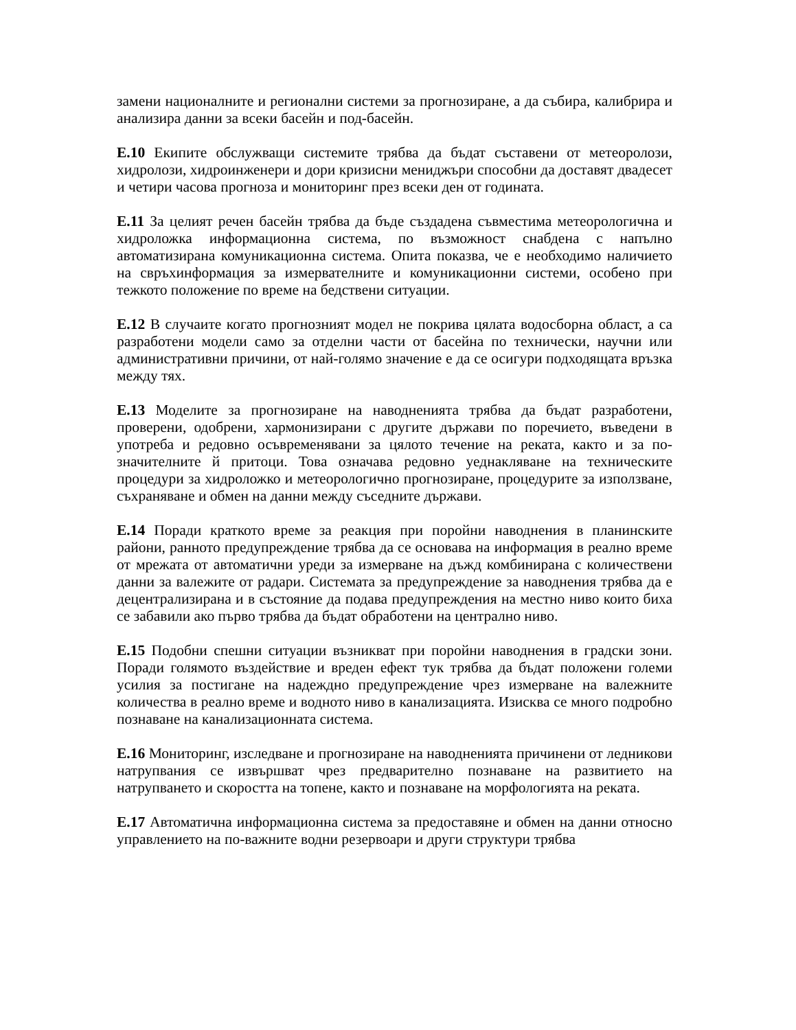замени националните и регионални системи за прогнозиране, а да събира, калибрира и анализира данни за всеки басейн и под-басейн.
E.10 Екипите обслужващи системите трябва да бъдат съставени от метеоролози, хидролози, хидроинженери и дори кризисни мениджъри способни да доставят двадесет и четири часова прогноза и мониторинг през всеки ден от годината.
E.11 За целият речен басейн трябва да бъде създадена съвместима метеорологична и хидроложка информационна система, по възможност снабдена с напълно автоматизирана комуникационна система. Опита показва, че е необходимо наличието на свръхинформация за измервателните и комуникационни системи, особено при тежкото положение по време на бедствени ситуации.
E.12 В случаите когато прогнозният модел не покрива цялата водосборна област, а са разработени модели само за отделни части от басейна по технически, научни или административни причини, от най-голямо значение е да се осигури подходящата връзка между тях.
E.13 Моделите за прогнозиране на наводненията трябва да бъдат разработени, проверени, одобрени, хармонизирани с другите държави по поречието, въведени в употреба и редовно осъвременявани за цялото течение на реката, както и за по-значителните й притоци. Това означава редовно уеднакляване на техническите процедури за хидроложко и метеорологично прогнозиране, процедурите за използване, съхраняване и обмен на данни между съседните държави.
E.14 Поради краткото време за реакция при поройни наводнения в планинските райони, ранното предупреждение трябва да се основава на информация в реално време от мрежата от автоматични уреди за измерване на дъжд комбинирана с количествени данни за валежите от радари. Системата за предупреждение за наводнения трябва да е децентрализирана и в състояние да подава предупреждения на местно ниво които биха се забавили ако първо трябва да бъдат обработени на централно ниво.
E.15 Подобни спешни ситуации възникват при поройни наводнения в градски зони. Поради голямото въздействие и вреден ефект тук трябва да бъдат положени големи усилия за постигане на надеждно предупреждение чрез измерване на валежните количества в реално време и водното ниво в канализацията. Изисква се много подробно познаване на канализационната система.
E.16 Мониторинг, изследване и прогнозиране на наводненията причинени от ледникови натрупвания се извършват чрез предварително познаване на развитието на натрупването и скоростта на топене, както и познаване на морфологията на реката.
E.17 Автоматична информационна система за предоставяне и обмен на данни относно управлението на по-важните водни резервоари и други структури трябва